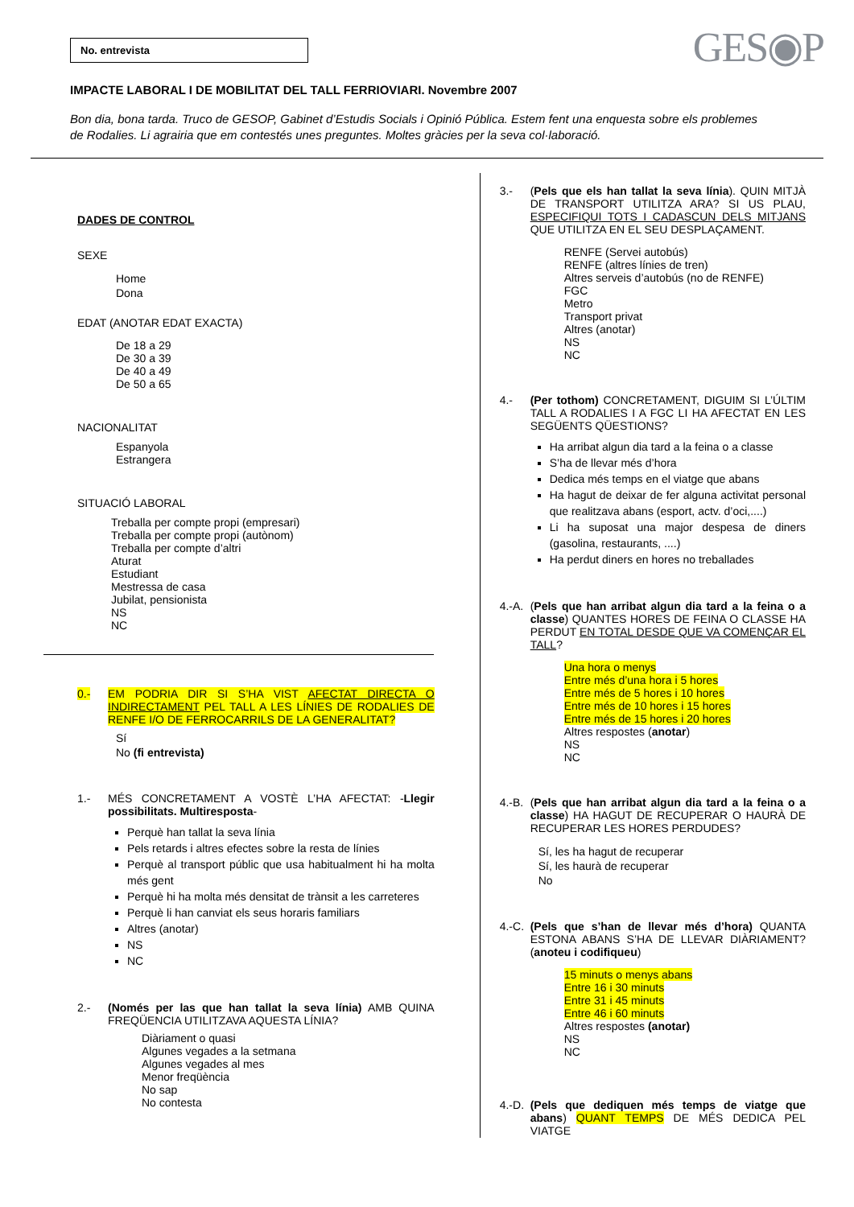No. entrevista
GES◉P
IMPACTE LABORAL I DE MOBILITAT DEL TALL FERRIOVIARI. Novembre 2007
Bon dia, bona tarda. Truco de GESOP, Gabinet d’Estudis Socials i Opinió Pública. Estem fent una enquesta sobre els problemes de Rodalies. Li agrairia que em contestés unes preguntes. Moltes gràcies per la seva col·laboració.
DADES DE CONTROL
SEXE
Home
Dona
EDAT (ANOTAR EDAT EXACTA)
De 18 a 29
De 30 a 39
De 40 a 49
De 50 a 65
NACIONALITAT
Espanyola
Estrangera
SITUACIÓ LABORAL
Treballa per compte propi (empresari)
Treballa per compte propi (autònom)
Treballa per compte d’altri
Aturat
Estudiant
Mestressa de casa
Jubilat, pensionista
NS
NC
0.- EM PODRIA DIR SI S’HA VIST AFECTAT DIRECTA O INDIRECTAMENT PEL TALL A LES LÍNIES DE RODALIES DE RENFE I/O DE FERROCARRILS DE LA GENERALITAT?
Sí
No (fi entrevista)
1.- MÉS CONCRETAMENT A VOSTÈ L’HA AFECTAT: -Llegir possibilitats. Multiresposta-
Perquè han tallat la seva línia
Pels retards i altres efectes sobre la resta de línies
Perquè al transport públic que usa habitualment hi ha molta més gent
Perquè hi ha molta més densitat de trànsit a les carreteres
Perquè li han canviat els seus horaris familiars
Altres (anotar)
NS
NC
2.- (Només per las que han tallat la seva línia) AMB QUINA FREQÜENCIA UTILITZAVA AQUESTA LÍNIA?
Diàriament o quasi
Algunes vegades a la setmana
Algunes vegades al mes
Menor freqüència
No sap
No contesta
3.- (Pels que els han tallat la seva línia). QUIN MITJÀ DE TRANSPORT UTILITZA ARA? SI US PLAU, ESPECIFIQUI TOTS I CADASCUN DELS MITJANS QUE UTILITZA EN EL SEU DESPLAÇAMENT.
RENFE (Servei autobús)
RENFE (altres línies de tren)
Altres serveis d’autobús (no de RENFE)
FGC
Metro
Transport privat
Altres (anotar)
NS
NC
4.- (Per tothom) CONCRETAMENT, DIGUIM SI L’ÚLTIM TALL A RODALIES I A FGC LI HA AFECTAT EN LES SEGÜENTS QÜESTIONS?
Ha arribat algun dia tard a la feina o a classe
S’ha de llevar més d’hora
Dedica més temps en el viatge que abans
Ha hagut de deixar de fer alguna activitat personal que realitzava abans (esport, actv. d’oci,....)
Li ha suposat una major despesa de diners (gasolina, restaurants, ....)
Ha perdut diners en hores no treballades
4.-A. (Pels que han arribat algun dia tard a la feina o a classe) QUANTES HORES DE FEINA O CLASSE HA PERDUT EN TOTAL DESDE QUE VA COMENÇAR EL TALL?
Una hora o menys
Entre més d’una hora i 5 hores
Entre més de 5 hores i 10 hores
Entre més de 10 hores i 15 hores
Entre més de 15 hores i 20 hores
Altres respostes (anotar)
NS
NC
4.-B. (Pels que han arribat algun dia tard a la feina o a classe) HA HAGUT DE RECUPERAR O HAURÀ DE RECUPERAR LES HORES PERDUDES?
Sí, les ha hagut de recuperar
Sí, les haurà de recuperar
No
4.-C. (Pels que s’han de llevar més d’hora) QUANTA ESTONA ABANS S’HA DE LLEVAR DIÀRIAMENT? (anoteu i codifiqueu)
15 minuts o menys abans
Entre 16 i 30 minuts
Entre 31 i 45 minuts
Entre 46 i 60 minuts
Altres respostes (anotar)
NS
NC
4.-D. (Pels que dediquen més temps de viatge que abans) QUANT TEMPS DE MÉS DEDICA PEL VIATGE